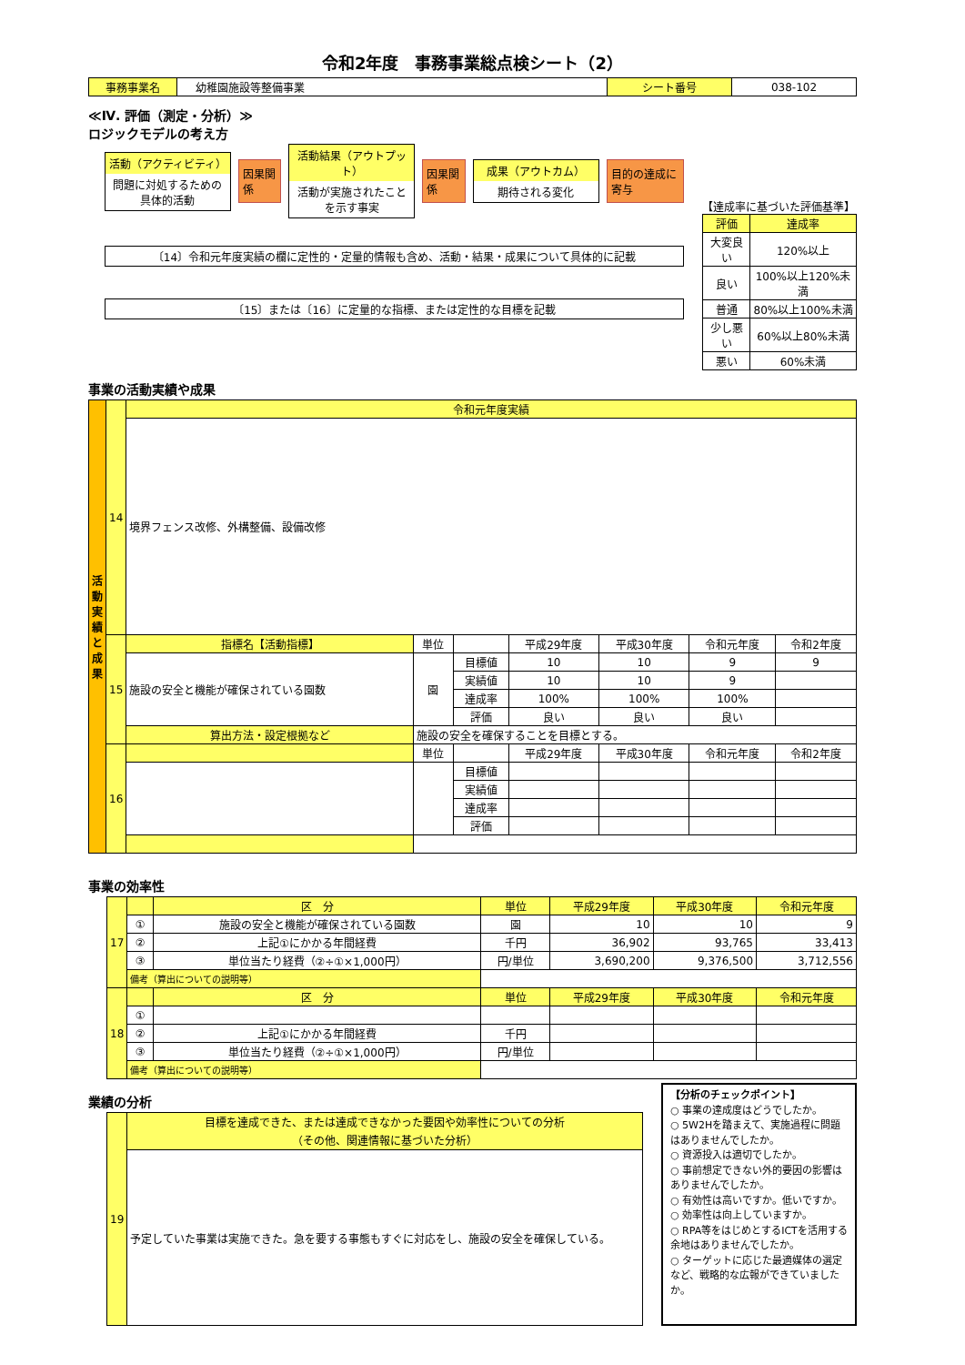令和2年度　事務事業総点検シート（2）
| 事務事業名 | 幼稚園施設等整備事業 | シート番号 | 038-102 |
≪Ⅳ. 評価（測定・分析）≫
ロジックモデルの考え方
活動（アクティビティ）
問題に対処するための
具体的活動
因果関係
活動結果（アウトプット）
活動が実施されたこと
を示す事実
因果関係
成果（アウトカム）
期待される変化
目的の達成に寄与
〔14〕令和元年度実績の欄に定性的・定量的情報も含め、活動・結果・成果について具体的に記載
〔15〕または〔16〕に定量的な指標、または定性的な目標を記載
【達成率に基づいた評価基準】
| 評価 | 達成率 |
| 大変良い | 120%以上 |
| 良い | 100%以上120%未満 |
| 普通 | 80%以上100%未満 |
| 少し悪い | 60%以上80%未満 |
| 悪い | 60%未満 |
事業の活動実績や成果
| 活動実績と成果 | 14 | 令和元年度実績 | | | | | | |
| | | 境界フェンス改修、外構整備、設備改修 | | | | | | |
| | 15 | 指標名【活動指標】 | 単位 | | 平成29年度 | 平成30年度 | 令和元年度 | 令和2年度 |
| | | 施設の安全と機能が確保されている園数 | 園 | 目標値 | 10 | 10 | 9 | 9 |
| | | | | 実績値 | 10 | 10 | 9 | |
| | | | | 達成率 | 100% | 100% | 100% | |
| | | | | 評価 | 良い | 良い | 良い | |
| | | 算出方法・設定根拠など | 施設の安全を確保することを目標とする。 | | | | | |
| | 16 | | 単位 | | 平成29年度 | 平成30年度 | 令和元年度 | 令和2年度 |
| | | | | 目標値 | | | | |
| | | | | 実績値 | | | | |
| | | | | 達成率 | | | | |
| | | | | 評価 | | | | |
事業の効率性
| 17 | | 区 分 | 単位 | 平成29年度 | 平成30年度 | 令和元年度 |
| | ① | 施設の安全と機能が確保されている園数 | 園 | 10 | 10 | 9 |
| | ② | 上記①にかかる年間経費 | 千円 | 36,902 | 93,765 | 33,413 |
| | ③ | 単位当たり経費（②÷①×1,000円） | 円/単位 | 3,690,200 | 9,376,500 | 3,712,556 |
| | 備考（算出についての説明等） | | | | | |
| 18 | | 区 分 | 単位 | 平成29年度 | 平成30年度 | 令和元年度 |
| | ① | | | | | |
| | ② | 上記①にかかる年間経費 | 千円 | | | |
| | ③ | 単位当たり経費（②÷①×1,000円） | 円/単位 | | | |
| | 備考（算出についての説明等） | | | | | |
業績の分析
| 19 | 目標を達成できた、または達成できなかった要因や効率性についての分析 （その他、関連情報に基づいた分析） |
| | 予定していた事業は実施できた。急を要する事態もすぐに対応をし、施設の安全を確保している。 |
【分析のチェックポイント】
○ 事業の達成度はどうでしたか。
○ 5W2Hを踏まえて、実施過程に問題はありませんでしたか。
○ 資源投入は適切でしたか。
○ 事前想定できない外的要因の影響はありませんでしたか。
○ 有効性は高いですか。低いですか。
○ 効率性は向上していますか。
○ RPA等をはじめとするICTを活用する余地はありませんでしたか。
○ ターゲットに応じた最適媒体の選定など、戦略的な広報ができていましたか。